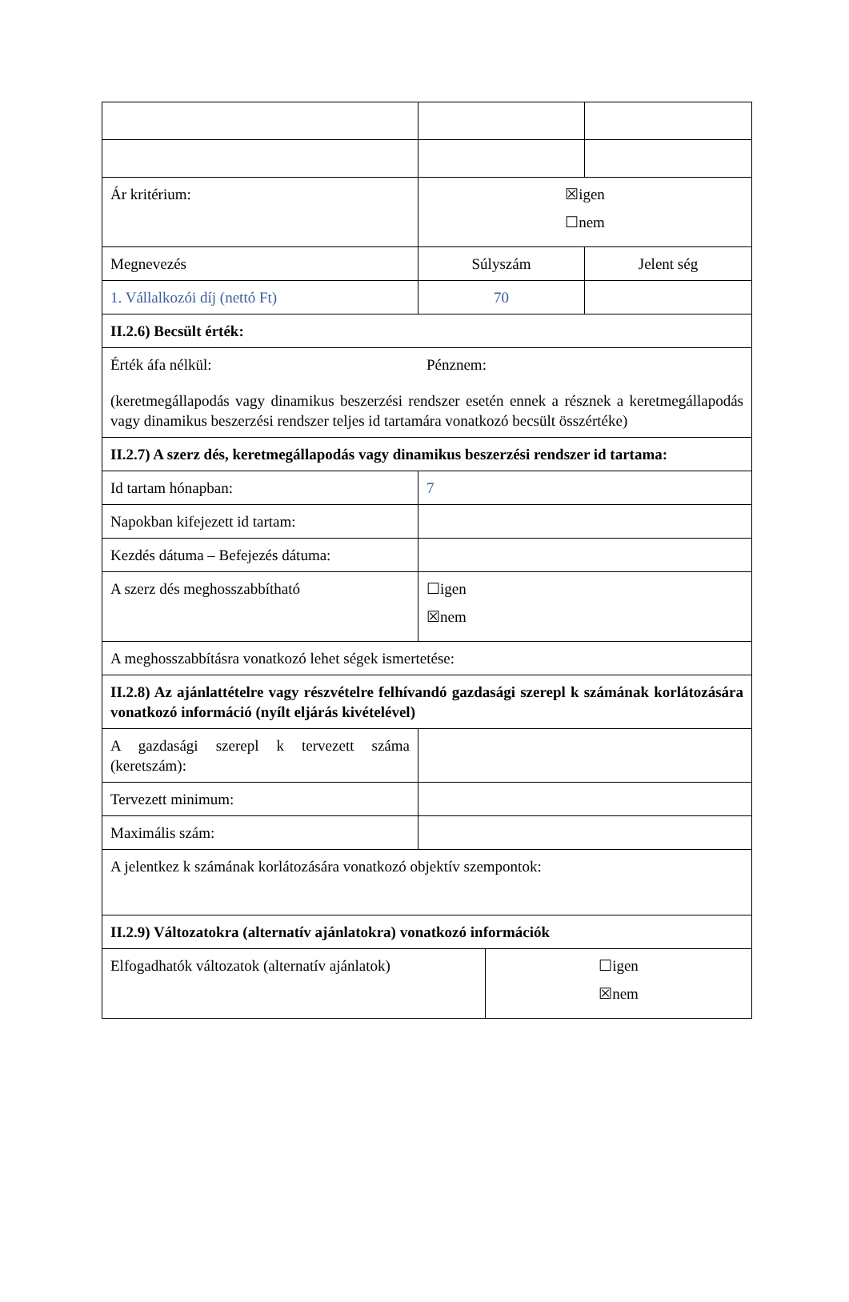| Ár kritérium: | ☒igen ☐nem | | |
| Megnevezés | Súlyszám | | Jelent ség |
| 1. Vállalkozói díj (nettó Ft) | 70 | | |
| II.2.6) Becsült érték: | | | |
| Érték áfa nélkül: Pénznem: (keretmegállapodás vagy dinamikus beszerzési rendszer esetén ennek a résznek a keretmegállapodás vagy dinamikus beszerzési rendszer teljes id tartamára vonatkozó becsült összértéke) | | | |
| II.2.7) A szerz dés, keretmegállapodás vagy dinamikus beszerzési rendszer id tartama: | | | |
| Id tartam hónapban: | 7 | | |
| Napokban kifejezett id tartam: | | | |
| Kezdés dátuma – Befejezés dátuma: | | | |
| A szerz dés meghosszabbítható | ☐igen ☒nem | | |
| A meghosszabbításra vonatkozó lehet ségek ismertetése: | | | |
| II.2.8) Az ajánlattételre vagy részvételre felhívandó gazdasági szerepl k számának korlátozására vonatkozó információ (nyílt eljárás kivételével) | | | |
| A gazdasági szerepl k tervezett száma (keretszám): | | | |
| Tervezett minimum: | | | |
| Maximális szám: | | | |
| A jelentkez k számának korlátozására vonatkozó objektív szempontok: | | | |
| II.2.9) Változatokra (alternatív ajánlatokra) vonatkozó információk | | | |
| Elfogadhatók változatok (alternatív ajánlatok) | | ☐igen ☒nem | |